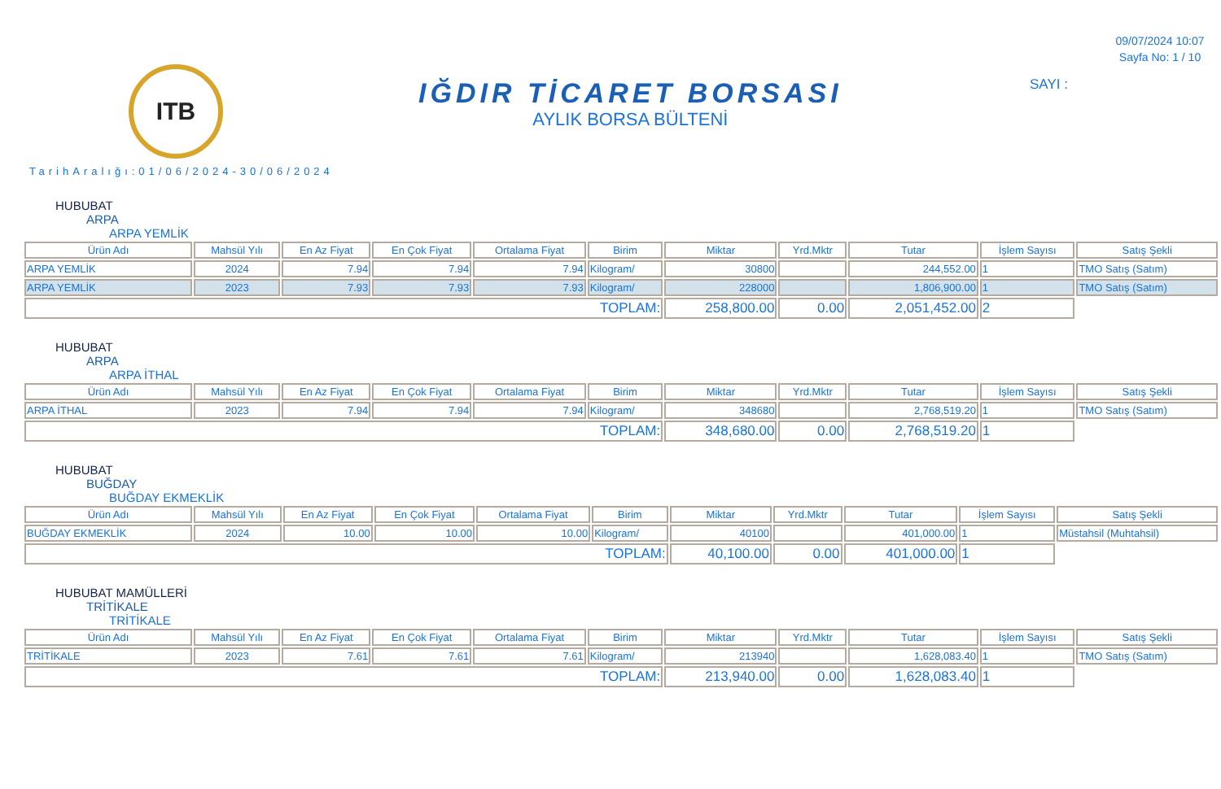ITB
TarihAralığı:01/06/2024-30/06/2024
IĞDIR TİCARET BORSASI
AYLIK BORSA BÜLTENİ
09/07/2024 10:07
Sayfa No: 1 / 10
SAYI :
HUBUBAT
ARPA
ARPA YEMLİK
| Ürün Adı | Mahsül Yılı | En Az Fiyat | En Çok Fiyat | Ortalama Fiyat | Birim | Miktar | Yrd.Mktr | Tutar | İşlem Sayısı | Satış Şekli |
| --- | --- | --- | --- | --- | --- | --- | --- | --- | --- | --- |
| ARPA YEMLİK | 2024 | 7.94 | 7.94 | 7.94 | Kilogram/ | 30800 | | 244,552.00 | 1 | TMO Satış (Satım) |
| ARPA YEMLİK | 2023 | 7.93 | 7.93 | 7.93 | Kilogram/ | 228000 | | 1,806,900.00 | 1 | TMO Satış (Satım) |
| TOPLAM: | | | | | | 258,800.00 | 0.00 | 2,051,452.00 | 2 | |
HUBUBAT
ARPA
ARPA İTHAL
| Ürün Adı | Mahsül Yılı | En Az Fiyat | En Çok Fiyat | Ortalama Fiyat | Birim | Miktar | Yrd.Mktr | Tutar | İşlem Sayısı | Satış Şekli |
| --- | --- | --- | --- | --- | --- | --- | --- | --- | --- | --- |
| ARPA İTHAL | 2023 | 7.94 | 7.94 | 7.94 | Kilogram/ | 348680 | | 2,768,519.20 | 1 | TMO Satış (Satım) |
| TOPLAM: | | | | | | 348,680.00 | 0.00 | 2,768,519.20 | 1 | |
HUBUBAT
BUĞDAY
BUĞDAY EKMEKLİK
| Ürün Adı | Mahsül Yılı | En Az Fiyat | En Çok Fiyat | Ortalama Fiyat | Birim | Miktar | Yrd.Mktr | Tutar | İşlem Sayısı | Satış Şekli |
| --- | --- | --- | --- | --- | --- | --- | --- | --- | --- | --- |
| BUĞDAY EKMEKLİK | 2024 | 10.00 | 10.00 | 10.00 | Kilogram/ | 40100 | | 401,000.00 | 1 | Müstahsil (Muhtahsil) |
| TOPLAM: | | | | | | 40,100.00 | 0.00 | 401,000.00 | 1 | |
HUBUBAT MAMÜLLERİ
TRİTİKALE
TRİTİKALE
| Ürün Adı | Mahsül Yılı | En Az Fiyat | En Çok Fiyat | Ortalama Fiyat | Birim | Miktar | Yrd.Mktr | Tutar | İşlem Sayısı | Satış Şekli |
| --- | --- | --- | --- | --- | --- | --- | --- | --- | --- | --- |
| TRİTİKALE | 2023 | 7.61 | 7.61 | 7.61 | Kilogram/ | 213940 | | 1,628,083.40 | 1 | TMO Satış (Satım) |
| TOPLAM: | | | | | | 213,940.00 | 0.00 | 1,628,083.40 | 1 | |